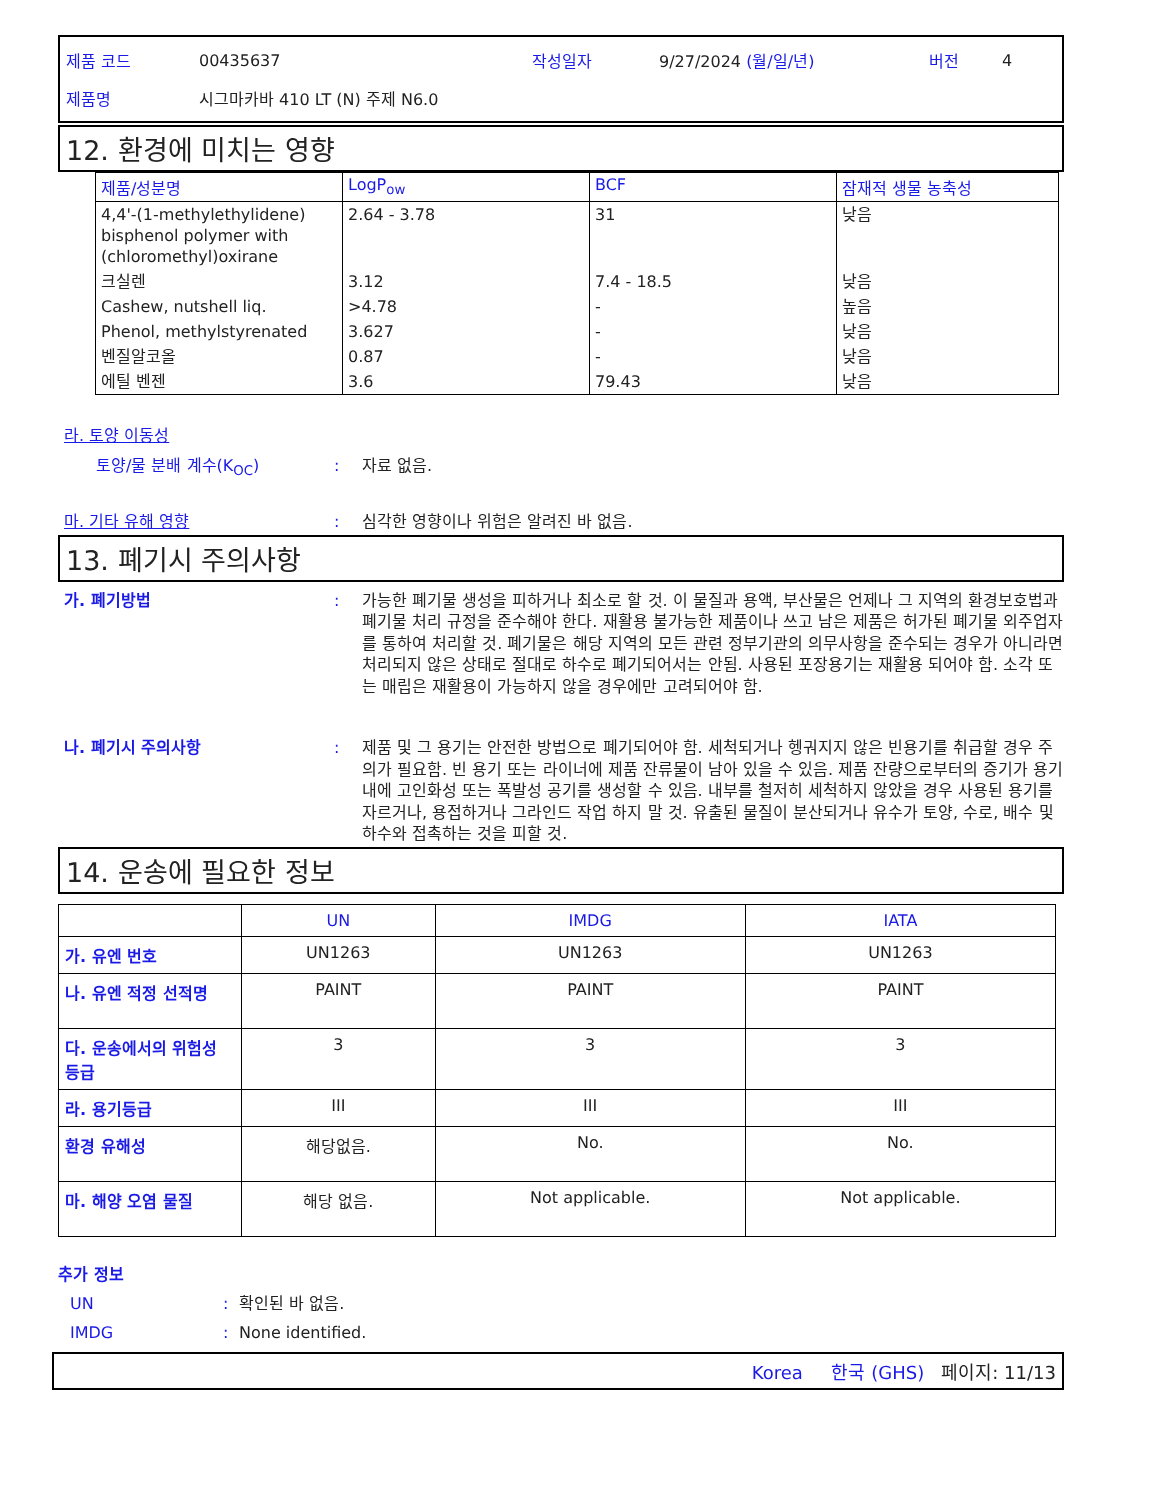제품 코드 00435637 작성일자 9/27/2024 (월/일/년) 버전 4
제품명 시그마카바 410 LT (N) 주제 N6.0
12. 환경에 미치는 영향
| 제품/성분명 | LogP<sub>ow</sub> | BCF | 잠재적 생물 농축성 |
| --- | --- | --- | --- |
| 4,4'-(1-methylethylidene) bisphenol polymer with (chloromethyl)oxirane | 2.64 - 3.78 | 31 | 낮음 |
| 크실렌 | 3.12 | 7.4 - 18.5 | 낮음 |
| Cashew, nutshell liq. | >4.78 | - | 높음 |
| Phenol, methylstyrenated | 3.627 | - | 낮음 |
| 벤질알코올 | 0.87 | - | 낮음 |
| 에틸 벤젠 | 3.6 | 79.43 | 낮음 |
라. 토양 이동성
토양/물 분배 계수(K<sub>OC</sub>): 자료 없음.
마. 기타 유해 영향: 심각한 영향이나 위험은 알려진 바 없음.
13. 폐기시 주의사항
가. 폐기방법: 가능한 폐기물 생성을 피하거나 최소로 할 것. 이 물질과 용액, 부산물은 언제나 그 지역의 환경보호법과 폐기물 처리 규정을 준수해야 한다. 재활용 불가능한 제품이나 쓰고 남은 제품은 허가된 폐기물 외주업자를 통하여 처리할 것. 폐기물은 해당 지역의 모든 관련 정부기관의 의무사항을 준수되는 경우가 아니라면 처리되지 않은 상태로 절대로 하수로 폐기되어서는 안됨. 사용된 포장용기는 재활용 되어야 함. 소각 또는 매립은 재활용이 가능하지 않을 경우에만 고려되어야 함.
나. 폐기시 주의사항: 제품 및 그 용기는 안전한 방법으로 폐기되어야 함. 세척되거나 헹궈지지 않은 빈용기를 취급할 경우 주의가 필요함. 빈 용기 또는 라이너에 제품 잔류물이 남아 있을 수 있음. 제품 잔량으로부터의 증기가 용기 내에 고인화성 또는 폭발성 공기를 생성할 수 있음. 내부를 철저히 세척하지 않았을 경우 사용된 용기를 자르거나, 용접하거나 그라인드 작업 하지 말 것. 유출된 물질이 분산되거나 유수가 토양, 수로, 배수 및 하수와 접촉하는 것을 피할 것.
14. 운송에 필요한 정보
| | UN | IMDG | IATA |
| --- | --- | --- | --- |
| 가. 유엔 번호 | UN1263 | UN1263 | UN1263 |
| 나. 유엔 적정 선적명 | PAINT | PAINT | PAINT |
| 다. 운송에서의 위험성 등급 | 3 | 3 | 3 |
| 라. 용기등급 | III | III | III |
| 환경 유해성 | 해당없음. | No. | No. |
| 마. 해양 오염 물질 | 해당 없음. | Not applicable. | Not applicable. |
추가 정보
UN: 확인된 바 없음.
IMDG: None identified.
Korea 한국 (GHS) 페이지: 11/13